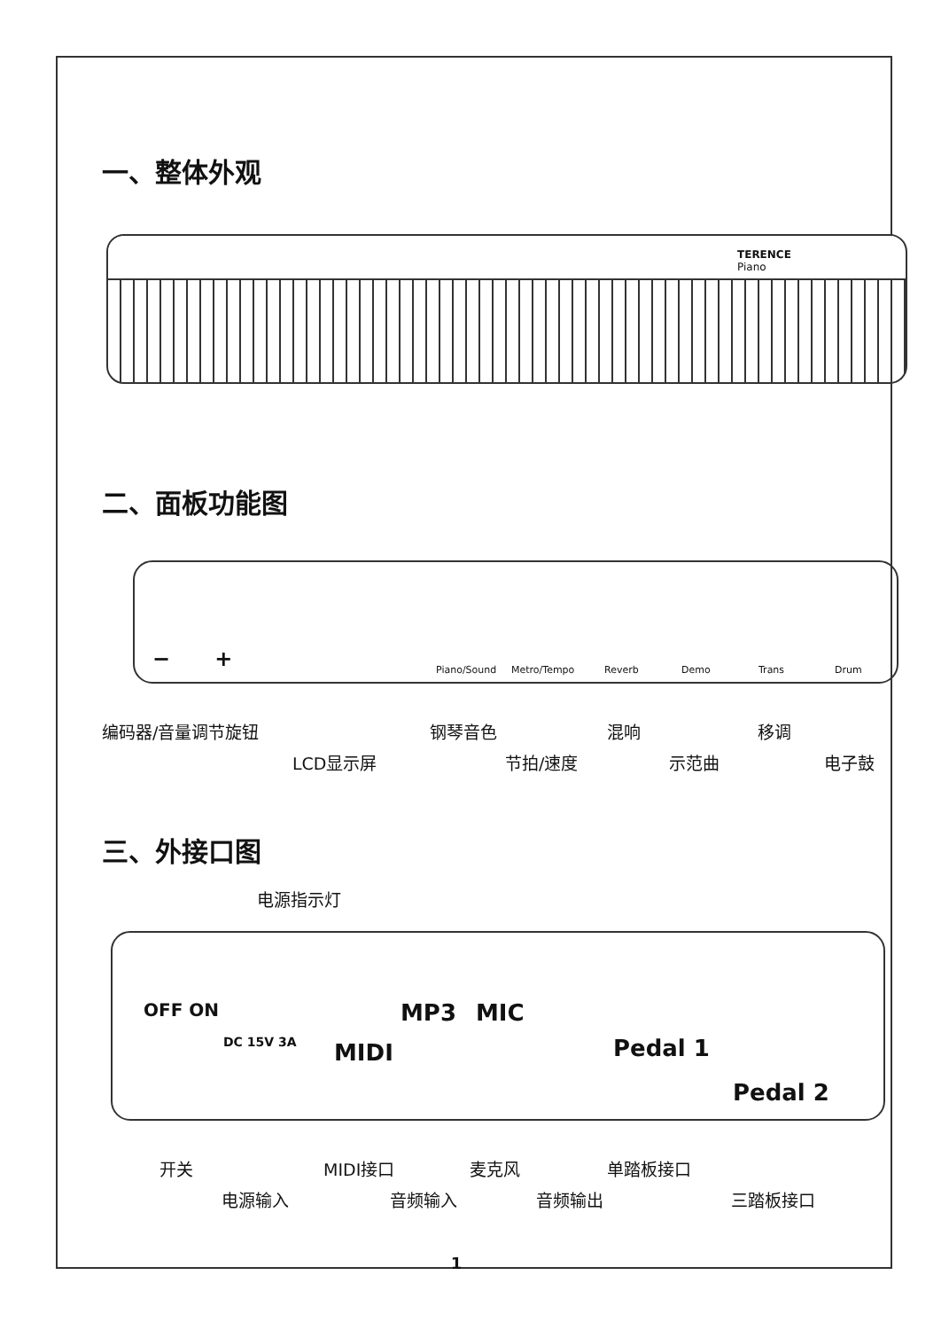一、整体外观
TERENCE
Piano
二、面板功能图
Piano/Sound Metro/Tempo Reverb Demo Trans Drum − +
编码器/音量调节旋钮
LCD显示屏
钢琴音色
节拍/速度
混响
示范曲
移调
电子鼓
三、外接口图
电源指示灯
OFF ON
DC 15V 3A
MP3 MIC
MIDI Pedal 1
Pedal 2
开关
电源输入
MIDI接口
音频输入
麦克风
音频输出
单踏板接口
三踏板接口
1